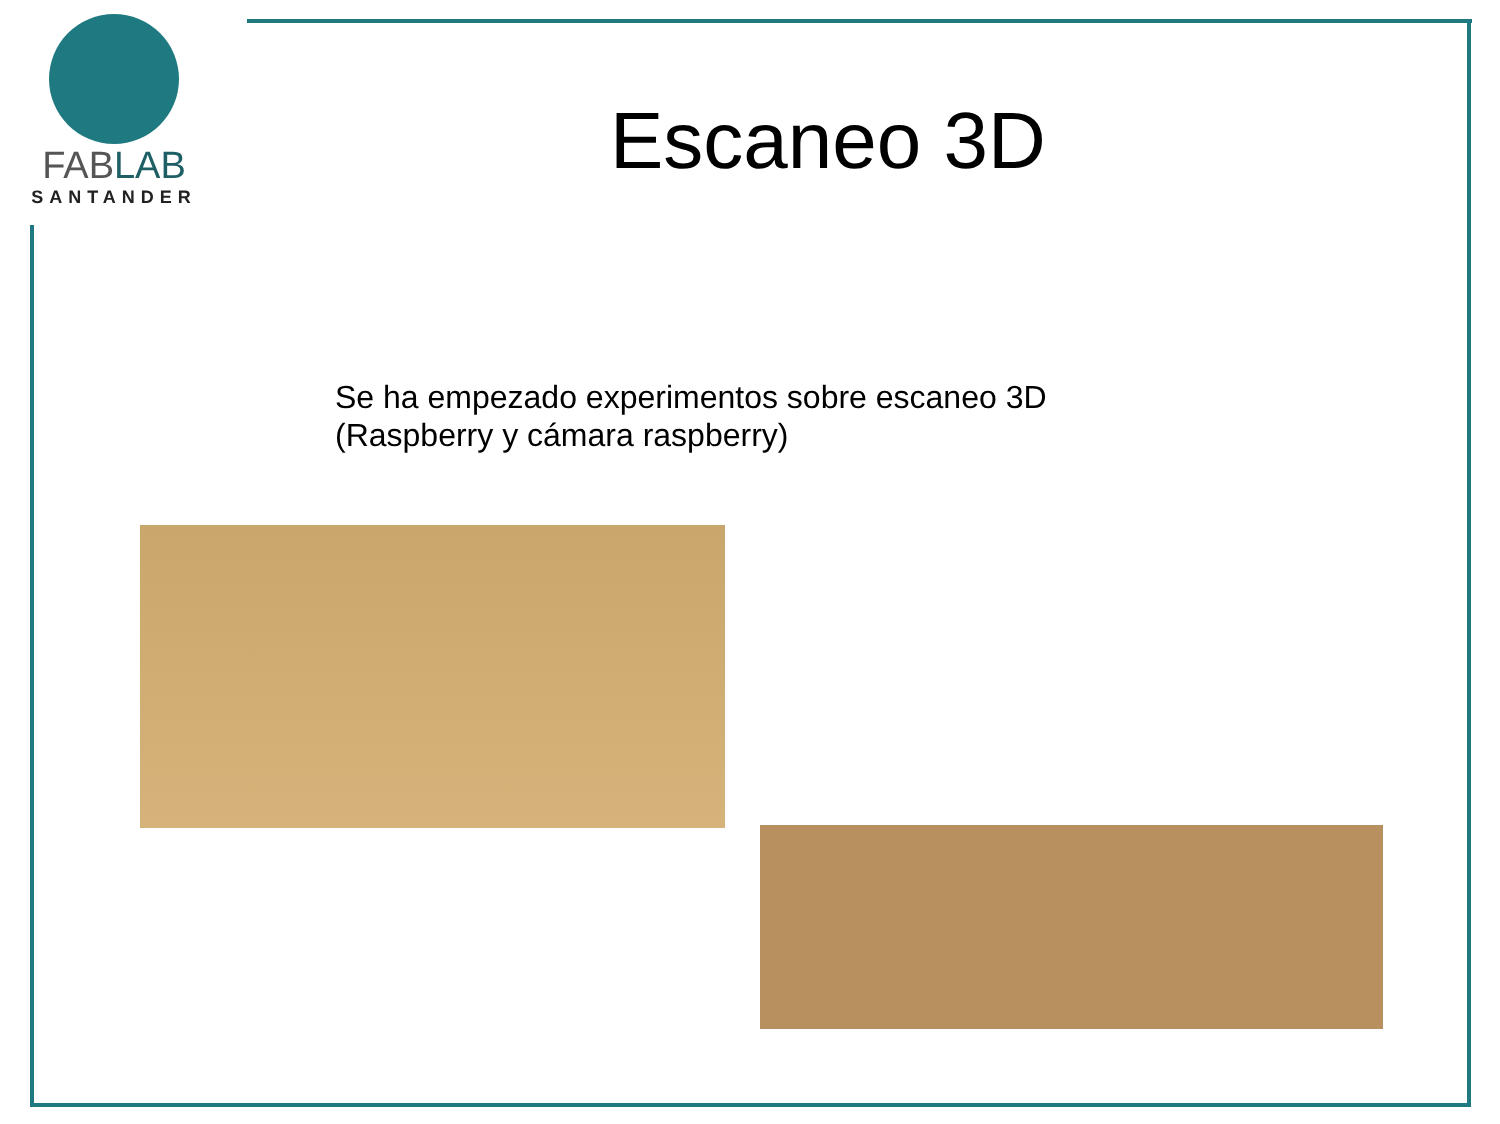FABLAB
SANTANDER
Escaneo 3D
Se ha empezado experimentos sobre escaneo 3D
(Raspberry y cámara raspberry)